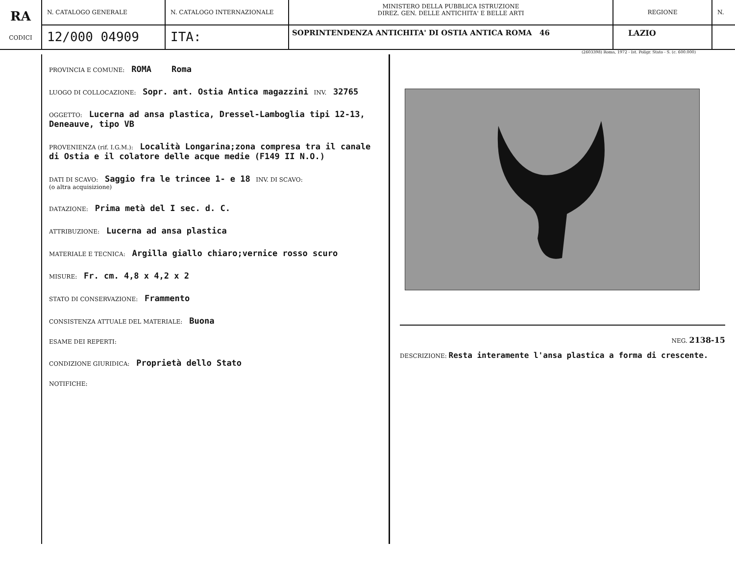RA
CODICI
N. CATALOGO GENERALE
12/000 04909
N. CATALOGO INTERNAZIONALE
ITA:
MINISTERO DELLA PUBBLICA ISTRUZIONE
DIREZ. GEN. DELLE ANTICHITA' E BELLE ARTI
SOPRINTENDENZA ANTICHITA' DI OSTIA ANTICA ROMA 46
REGIONE
LAZIO
N.
(2603398) Roma, 1972 - Ist. Poligr. Stato - S. (c. 600.000)
PROVINCIA E COMUNE: ROMA Roma
LUOGO DI COLLOCAZIONE: Sopr. ant. Ostia Antica magazzini INV. 32765
OGGETTO: Lucerna ad ansa plastica, Dressel-Lamboglia tipi 12-13, Deneauve, tipo VB
PROVENIENZA (rif. I.G.M.): Località Longarina;zona compresa tra il canale di Ostia e il colatore delle acque medie (F149 II N.O.)
DATI DI SCAVO: Saggio fra le trincee 1- e 18 INV. DI SCAVO:
(o altra acquisizione)
DATAZIONE: Prima metà del I sec. d. C.
ATTRIBUZIONE: Lucerna ad ansa plastica
MATERIALE E TECNICA: Argilla giallo chiaro;vernice rosso scuro
MISURE: Fr. cm. 4,8 x 4,2 x 2
STATO DI CONSERVAZIONE: Frammento
CONSISTENZA ATTUALE DEL MATERIALE: Buona
ESAME DEI REPERTI:
CONDIZIONE GIURIDICA: Proprietà dello Stato
NOTIFICHE:
NEG. 2138-15
DESCRIZIONE: Resta interamente l'ansa plastica a forma di crescente.